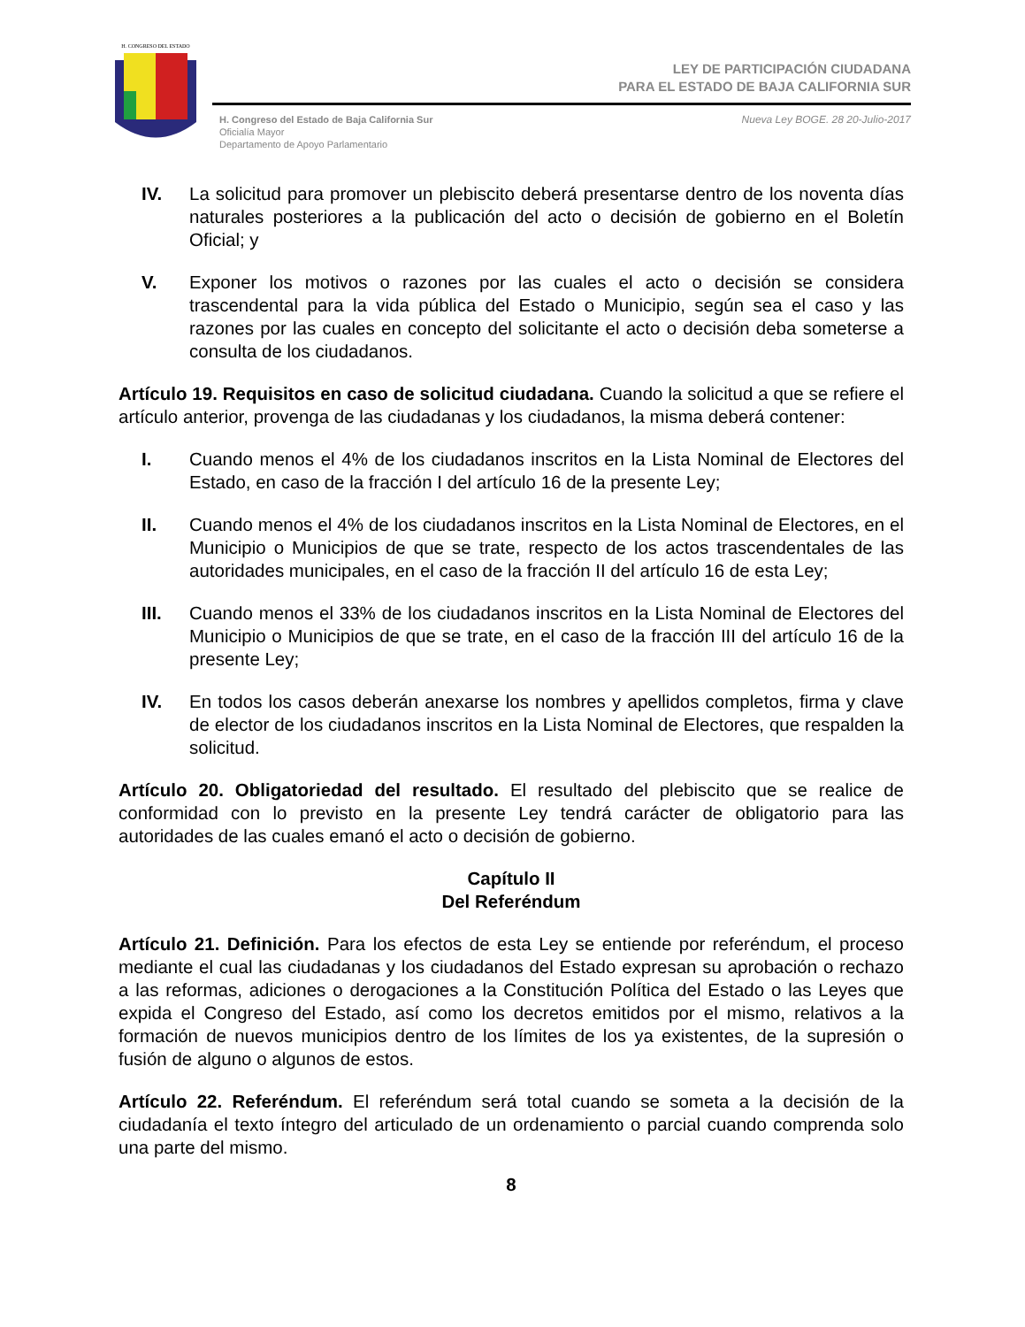H. CONGRESO DEL ESTADO
LEY DE PARTICIPACIÓN CIUDADANA
PARA EL ESTADO DE BAJA CALIFORNIA SUR
H. Congreso del Estado de Baja California Sur
Oficialía Mayor
Departamento de Apoyo Parlamentario
Nueva Ley BOGE. 28 20-Julio-2017
IV. La solicitud para promover un plebiscito deberá presentarse dentro de los noventa días naturales posteriores a la publicación del acto o decisión de gobierno en el Boletín Oficial; y
V. Exponer los motivos o razones por las cuales el acto o decisión se considera trascendental para la vida pública del Estado o Municipio, según sea el caso y las razones por las cuales en concepto del solicitante el acto o decisión deba someterse a consulta de los ciudadanos.
Artículo 19. Requisitos en caso de solicitud ciudadana. Cuando la solicitud a que se refiere el artículo anterior, provenga de las ciudadanas y los ciudadanos, la misma deberá contener:
I. Cuando menos el 4% de los ciudadanos inscritos en la Lista Nominal de Electores del Estado, en caso de la fracción I del artículo 16 de la presente Ley;
II. Cuando menos el 4% de los ciudadanos inscritos en la Lista Nominal de Electores, en el Municipio o Municipios de que se trate, respecto de los actos trascendentales de las autoridades municipales, en el caso de la fracción II del artículo 16 de esta Ley;
III. Cuando menos el 33% de los ciudadanos inscritos en la Lista Nominal de Electores del Municipio o Municipios de que se trate, en el caso de la fracción III del artículo 16 de la presente Ley;
IV. En todos los casos deberán anexarse los nombres y apellidos completos, firma y clave de elector de los ciudadanos inscritos en la Lista Nominal de Electores, que respalden la solicitud.
Artículo 20. Obligatoriedad del resultado. El resultado del plebiscito que se realice de conformidad con lo previsto en la presente Ley tendrá carácter de obligatorio para las autoridades de las cuales emanó el acto o decisión de gobierno.
Capítulo II
Del Referéndum
Artículo 21. Definición. Para los efectos de esta Ley se entiende por referéndum, el proceso mediante el cual las ciudadanas y los ciudadanos del Estado expresan su aprobación o rechazo a las reformas, adiciones o derogaciones a la Constitución Política del Estado o las Leyes que expida el Congreso del Estado, así como los decretos emitidos por el mismo, relativos a la formación de nuevos municipios dentro de los límites de los ya existentes, de la supresión o fusión de alguno o algunos de estos.
Artículo 22. Referéndum. El referéndum será total cuando se someta a la decisión de la ciudadanía el texto íntegro del articulado de un ordenamiento o parcial cuando comprenda solo una parte del mismo.
8